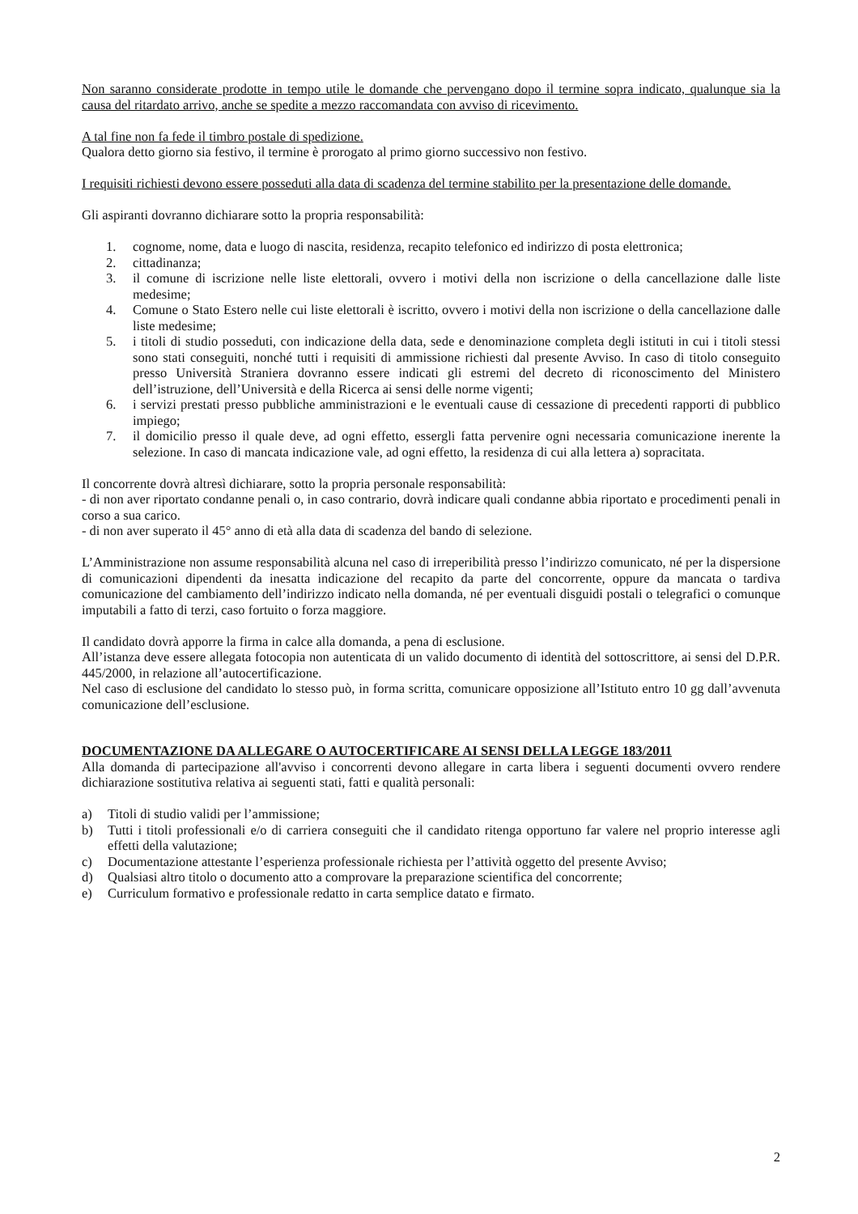Non saranno considerate prodotte in tempo utile le domande che pervengano dopo il termine sopra indicato, qualunque sia la causa del ritardato arrivo, anche se spedite a mezzo raccomandata con avviso di ricevimento.
A tal fine non fa fede il timbro postale di spedizione.
Qualora detto giorno sia festivo, il termine è prorogato al primo giorno successivo non festivo.
I requisiti richiesti devono essere posseduti alla data di scadenza del termine stabilito per la presentazione delle domande.
Gli aspiranti dovranno dichiarare sotto la propria responsabilità:
1. cognome, nome, data e luogo di nascita, residenza, recapito telefonico ed indirizzo di posta elettronica;
2. cittadinanza;
3. il comune di iscrizione nelle liste elettorali, ovvero i motivi della non iscrizione o della cancellazione dalle liste medesime;
4. Comune o Stato Estero nelle cui liste elettorali è iscritto, ovvero i motivi della non iscrizione o della cancellazione dalle liste medesime;
5. i titoli di studio posseduti, con indicazione della data, sede e denominazione completa degli istituti in cui i titoli stessi sono stati conseguiti, nonché tutti i requisiti di ammissione richiesti dal presente Avviso. In caso di titolo conseguito presso Università Straniera dovranno essere indicati gli estremi del decreto di riconoscimento del Ministero dell’istruzione, dell’Università e della Ricerca ai sensi delle norme vigenti;
6. i servizi prestati presso pubbliche amministrazioni e le eventuali cause di cessazione di precedenti rapporti di pubblico impiego;
7. il domicilio presso il quale deve, ad ogni effetto, essergli fatta pervenire ogni necessaria comunicazione inerente la selezione. In caso di mancata indicazione vale, ad ogni effetto, la residenza di cui alla lettera a) sopracitata.
Il concorrente dovrà altresì dichiarare, sotto la propria personale responsabilità:
- di non aver riportato condanne penali o, in caso contrario, dovrà indicare quali condanne abbia riportato e procedimenti penali in corso a sua carico.
- di non aver superato il 45° anno di età alla data di scadenza del bando di selezione.
L’Amministrazione non assume responsabilità alcuna nel caso di irreperibilità presso l’indirizzo comunicato, né per la dispersione di comunicazioni dipendenti da inesatta indicazione del recapito da parte del concorrente, oppure da mancata o tardiva comunicazione del cambiamento dell’indirizzo indicato nella domanda, né per eventuali disguidi postali o telegrafici o comunque imputabili a fatto di terzi, caso fortuito o forza maggiore.
Il candidato dovrà apporre la firma in calce alla domanda, a pena di esclusione.
All’istanza deve essere allegata fotocopia non autenticata di un valido documento di identità del sottoscrittore, ai sensi del D.P.R. 445/2000, in relazione all’autocertificazione.
Nel caso di esclusione del candidato lo stesso può, in forma scritta, comunicare opposizione all’Istituto entro 10 gg dall’avvenuta comunicazione dell’esclusione.
DOCUMENTAZIONE DA ALLEGARE O AUTOCERTIFICARE AI SENSI DELLA LEGGE 183/2011
Alla domanda di partecipazione all'avviso i concorrenti devono allegare in carta libera i seguenti documenti ovvero rendere dichiarazione sostitutiva relativa ai seguenti stati, fatti e qualità personali:
a) Titoli di studio validi per l’ammissione;
b) Tutti i titoli professionali e/o di carriera conseguiti che il candidato ritenga opportuno far valere nel proprio interesse agli effetti della valutazione;
c) Documentazione attestante l’esperienza professionale richiesta per l’attività oggetto del presente Avviso;
d) Qualsiasi altro titolo o documento atto a comprovare la preparazione scientifica del concorrente;
e) Curriculum formativo e professionale redatto in carta semplice datato e firmato.
2